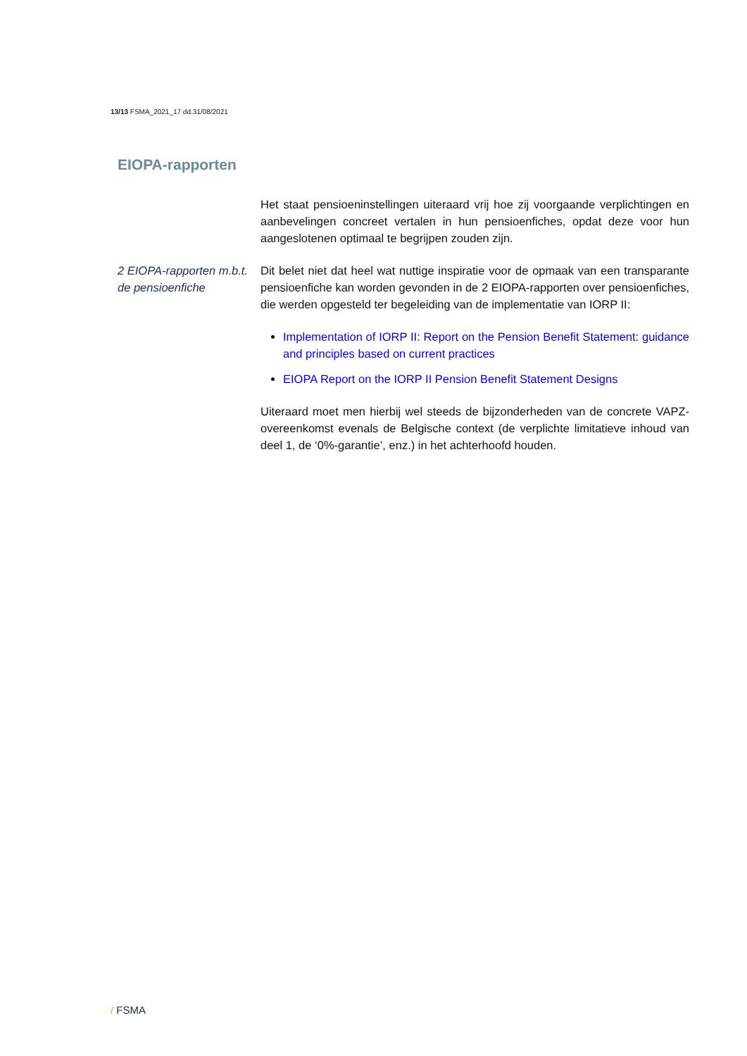13/13 FSMA_2021_17 dd.31/08/2021
EIOPA-rapporten
Het staat pensioeninstellingen uiteraard vrij hoe zij voorgaande verplichtingen en aanbevelingen concreet vertalen in hun pensioenfiches, opdat deze voor hun aangeslotenen optimaal te begrijpen zouden zijn.
2 EIOPA-rapporten m.b.t. de pensioenfiche
Dit belet niet dat heel wat nuttige inspiratie voor de opmaak van een transparante pensioenfiche kan worden gevonden in de 2 EIOPA-rapporten over pensioenfiches, die werden opgesteld ter begeleiding van de implementatie van IORP II:
Implementation of IORP II: Report on the Pension Benefit Statement: guidance and principles based on current practices
EIOPA Report on the IORP II Pension Benefit Statement Designs
Uiteraard moet men hierbij wel steeds de bijzonderheden van de concrete VAPZ-overeenkomst evenals de Belgische context (de verplichte limitatieve inhoud van deel 1, de ‘0%-garantie’, enz.) in het achterhoofd houden.
/ FSMA